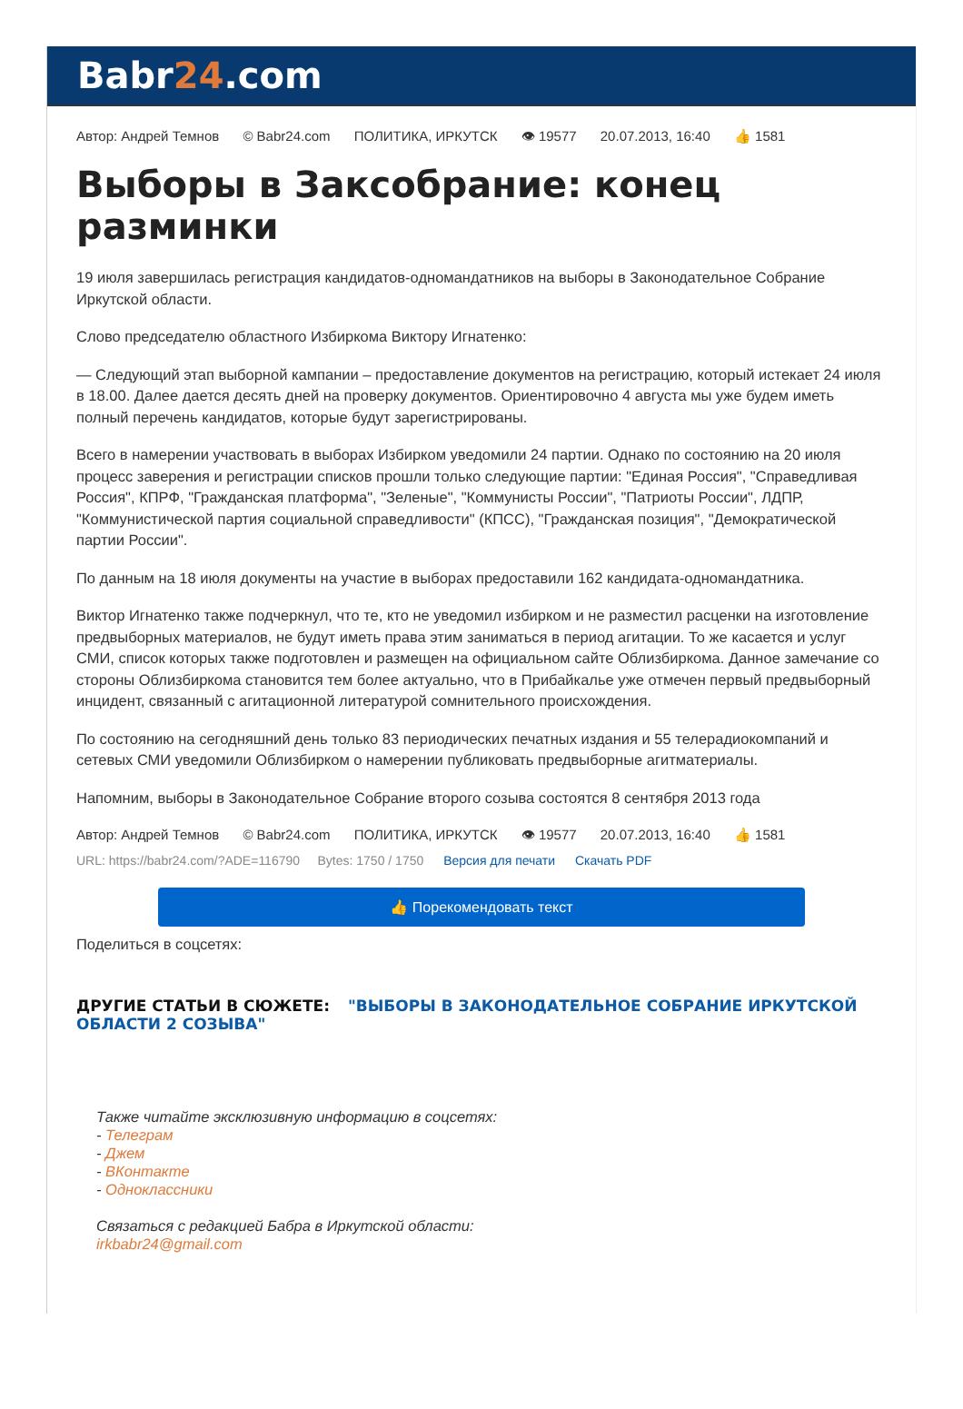Babr24.com
Автор: Андрей Темнов © Babr24.com ПОЛИТИКА, ИРКУТСК 👁 19577 20.07.2013, 16:40 👍 1581
Выборы в Заксобрание: конец разминки
19 июля завершилась регистрация кандидатов-одномандатников на выборы в Законодательное Собрание Иркутской области.
Слово председателю областного Избиркома Виктору Игнатенко:
— Следующий этап выборной кампании – предоставление документов на регистрацию, который истекает 24 июля в 18.00. Далее дается десять дней на проверку документов. Ориентировочно 4 августа мы уже будем иметь полный перечень кандидатов, которые будут зарегистрированы.
Всего в намерении участвовать в выборах Избирком уведомили 24 партии. Однако по состоянию на 20 июля процесс заверения и регистрации списков прошли только следующие партии: "Единая Россия", "Справедливая Россия", КПРФ, "Гражданская платформа", "Зеленые", "Коммунисты России", "Патриоты России", ЛДПР, "Коммунистической партия социальной справедливости" (КПСС), "Гражданская позиция", "Демократической партии России".
По данным на 18 июля документы на участие в выборах предоставили 162 кандидата-одномандатника.
Виктор Игнатенко также подчеркнул, что те, кто не уведомил избирком и не разместил расценки на изготовление предвыборных материалов, не будут иметь права этим заниматься в период агитации. То же касается и услуг СМИ, список которых также подготовлен и размещен на официальном сайте Облизбиркома. Данное замечание со стороны Облизбиркома становится тем более актуально, что в Прибайкалье уже отмечен первый предвыборный инцидент, связанный с агитационной литературой сомнительного происхождения.
По состоянию на сегодняшний день только 83 периодических печатных издания и 55 телерадиокомпаний и сетевых СМИ уведомили Облизбирком о намерении публиковать предвыборные агитматериалы.
Напомним, выборы в Законодательное Собрание второго созыва состоятся 8 сентября 2013 года
Автор: Андрей Темнов © Babr24.com ПОЛИТИКА, ИРКУТСК 👁 19577 20.07.2013, 16:40 👍 1581
URL: https://babr24.com/?ADE=116790 Bytes: 1750 / 1750 Версия для печати Скачать PDF
👍 Порекомендовать текст
Поделиться в соцсетях:
ДРУГИЕ СТАТЬИ В СЮЖЕТЕ: "ВЫБОРЫ В ЗАКОНОДАТЕЛЬНОЕ СОБРАНИЕ ИРКУТСКОЙ ОБЛАСТИ 2 СОЗЫВА"
Также читайте эксклюзивную информацию в соцсетях:
- Телеграм
- Джем
- ВКонтакте
- Одноклассники
Связаться с редакцией Бабра в Иркутской области:
irkbabr24@gmail.com